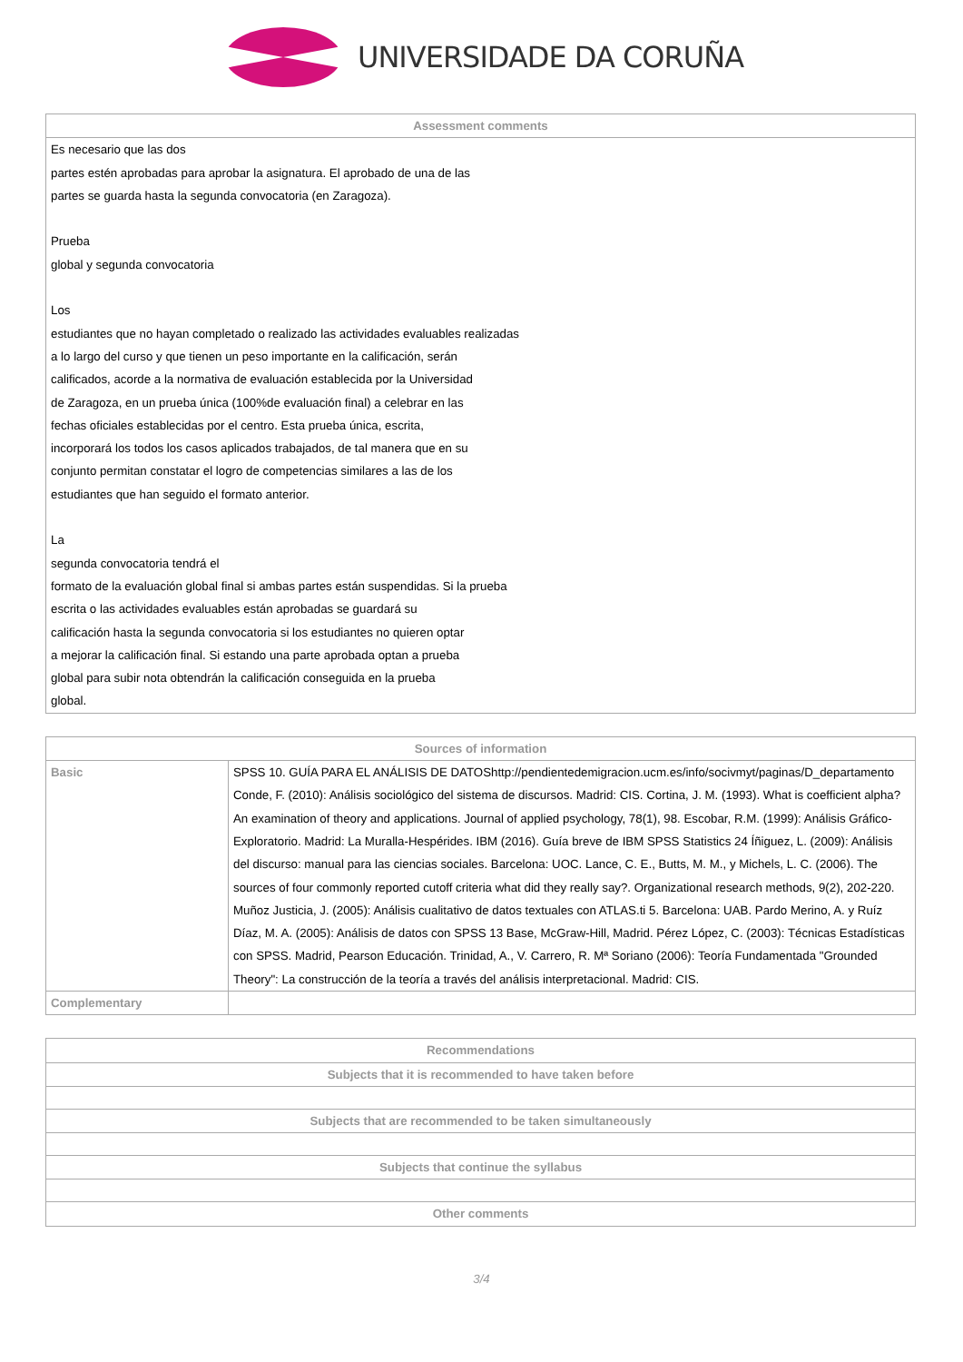UNIVERSIDADE DA CORUÑA
| Assessment comments |
| --- |
| Es necesario que las dos partes estén aprobadas para aprobar la asignatura. El aprobado de una de las partes se guarda hasta la segunda convocatoria (en Zaragoza). Prueba global y segunda convocatoria Los estudiantes que no hayan completado o realizado las actividades evaluables realizadas a lo largo del curso y que tienen un peso importante en la calificación, serán calificados, acorde a la normativa de evaluación establecida por la Universidad de Zaragoza, en un prueba única (100%de evaluación final) a celebrar en las fechas oficiales establecidas por el centro. Esta prueba única, escrita, incorporará los todos los casos aplicados trabajados, de tal manera que en su conjunto permitan constatar el logro de competencias similares a las de los estudiantes que han seguido el formato anterior. La segunda convocatoria tendrá el formato de la evaluación global final si ambas partes están suspendidas. Si la prueba escrita o las actividades evaluables están aprobadas se guardará su calificación hasta la segunda convocatoria si los estudiantes no quieren optar a mejorar la calificación final. Si estando una parte aprobada optan a prueba global para subir nota obtendrán la calificación conseguida en la prueba global. |
| Sources of information | |
| --- | --- |
| Basic | SPSS 10. GUÍA PARA EL ANÁLISIS DE DATOShttp://pendientedemigracion.ucm.es/info/socivmyt/paginas/D_departamento Conde, F. (2010): Análisis sociológico del sistema de discursos. Madrid: CIS. Cortina, J. M. (1993). What is coefficient alpha? An examination of theory and applications. Journal of applied psychology, 78(1), 98. Escobar, R.M. (1999): Análisis Gráfico-Exploratorio. Madrid: La Muralla-Hespérides. IBM (2016). Guía breve de IBM SPSS Statistics 24 Íñiguez, L. (2009): Análisis del discurso: manual para las ciencias sociales. Barcelona: UOC. Lance, C. E., Butts, M. M., y Michels, L. C. (2006). The sources of four commonly reported cutoff criteria what did they really say?. Organizational research methods, 9(2), 202-220. Muñoz Justicia, J. (2005): Análisis cualitativo de datos textuales con ATLAS.ti 5. Barcelona: UAB. Pardo Merino, A. y Ruíz Díaz, M. A. (2005): Análisis de datos con SPSS 13 Base, McGraw-Hill, Madrid. Pérez López, C. (2003): Técnicas Estadísticas con SPSS. Madrid, Pearson Educación. Trinidad, A., V. Carrero, R. Mª Soriano (2006): Teoría Fundamentada "Grounded Theory": La construcción de la teoría a través del análisis interpretacional. Madrid: CIS. |
| Complementary | |
| Recommendations |
| --- |
| Subjects that it is recommended to have taken before |
| Subjects that are recommended to be taken simultaneously |
| Subjects that continue the syllabus |
| Other comments |
3/4